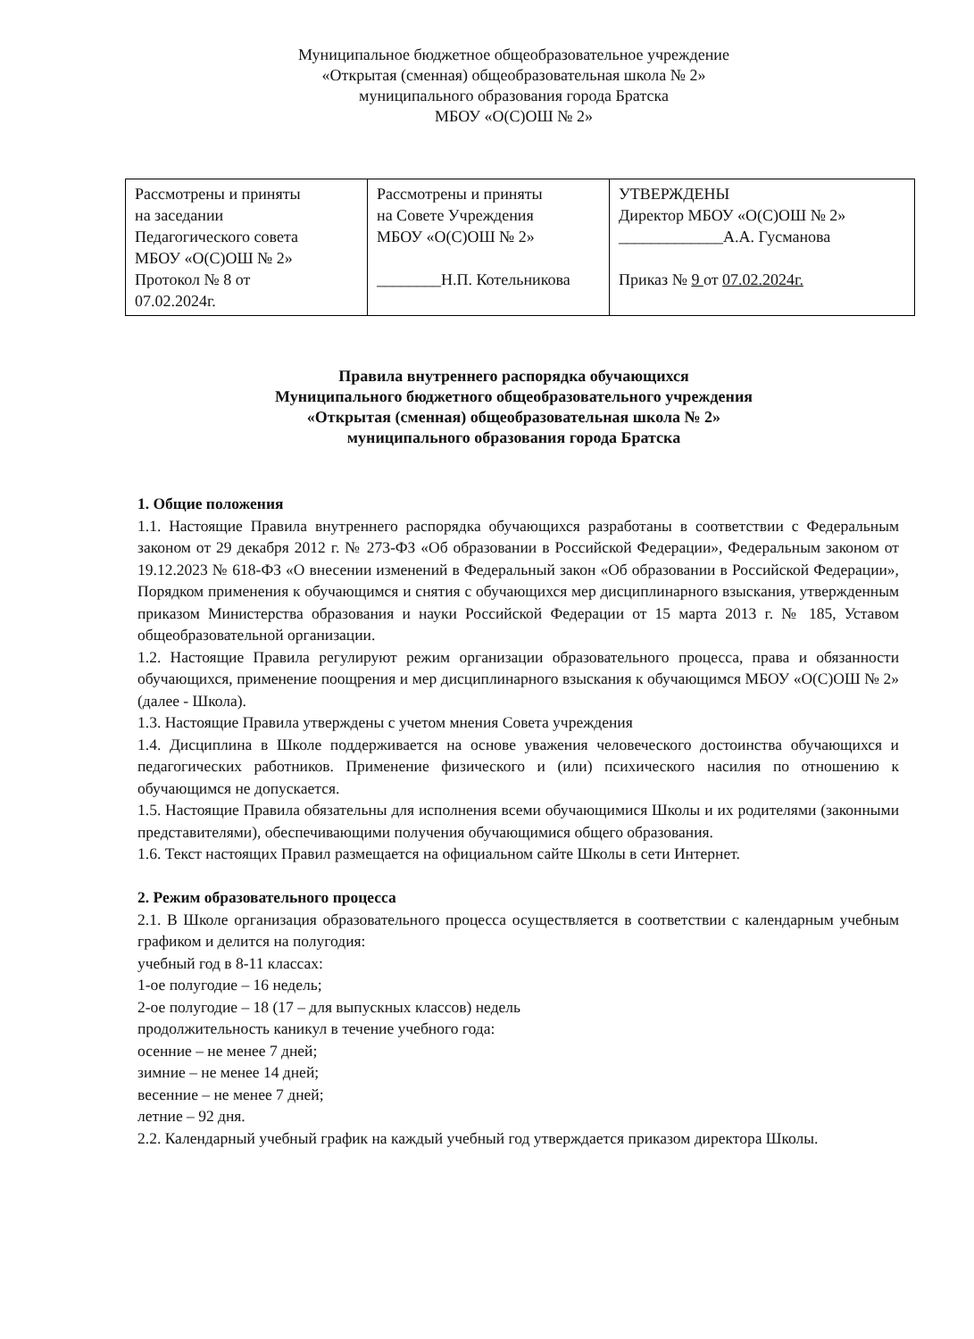Муниципальное бюджетное общеобразовательное учреждение
«Открытая (сменная) общеобразовательная школа № 2»
муниципального образования города Братска
МБОУ «О(С)ОШ № 2»
| Рассмотрены и приняты на заседании Педагогического совета МБОУ «О(С)ОШ № 2» Протокол № 8 от 07.02.2024г. | Рассмотрены и приняты на Совете Учреждения МБОУ «О(С)ОШ № 2» ________Н.П. Котельникова | УТВЕРЖДЕНЫ Директор МБОУ «О(С)ОШ № 2» _____________А.А. Гусманова Приказ № 9 от 07.02.2024г. |
Правила внутреннего распорядка обучающихся
Муниципального бюджетного общеобразовательного учреждения
«Открытая (сменная) общеобразовательная школа № 2»
муниципального образования города Братска
1. Общие положения
1.1. Настоящие Правила внутреннего распорядка обучающихся разработаны в соответствии с Федеральным законом от 29 декабря 2012 г. № 273-ФЗ «Об образовании в Российской Федерации», Федеральным законом от 19.12.2023 № 618-ФЗ «О внесении изменений в Федеральный закон «Об образовании в Российской Федерации», Порядком применения к обучающимся и снятия с обучающихся мер дисциплинарного взыскания, утвержденным приказом Министерства образования и науки Российской Федерации от 15 марта 2013 г. № 185, Уставом общеобразовательной организации.
1.2. Настоящие Правила регулируют режим организации образовательного процесса, права и обязанности обучающихся, применение поощрения и мер дисциплинарного взыскания к обучающимся МБОУ «О(С)ОШ № 2» (далее - Школа).
1.3. Настоящие Правила утверждены с учетом мнения Совета учреждения
1.4. Дисциплина в Школе поддерживается на основе уважения человеческого достоинства обучающихся и педагогических работников. Применение физического и (или) психического насилия по отношению к обучающимся не допускается.
1.5. Настоящие Правила обязательны для исполнения всеми обучающимися Школы и их родителями (законными представителями), обеспечивающими получения обучающимися общего образования.
1.6. Текст настоящих Правил размещается на официальном сайте Школы в сети Интернет.
2. Режим образовательного процесса
2.1. В Школе организация образовательного процесса осуществляется в соответствии с календарным учебным графиком и делится на полугодия:
учебный год в 8-11 классах:
1-ое полугодие – 16 недель;
2-ое полугодие – 18 (17 – для выпускных классов) недель
продолжительность каникул в течение учебного года:
осенние – не менее 7 дней;
зимние – не менее 14 дней;
весенние – не менее 7 дней;
летние – 92 дня.
2.2. Календарный учебный график на каждый учебный год утверждается приказом директора Школы.